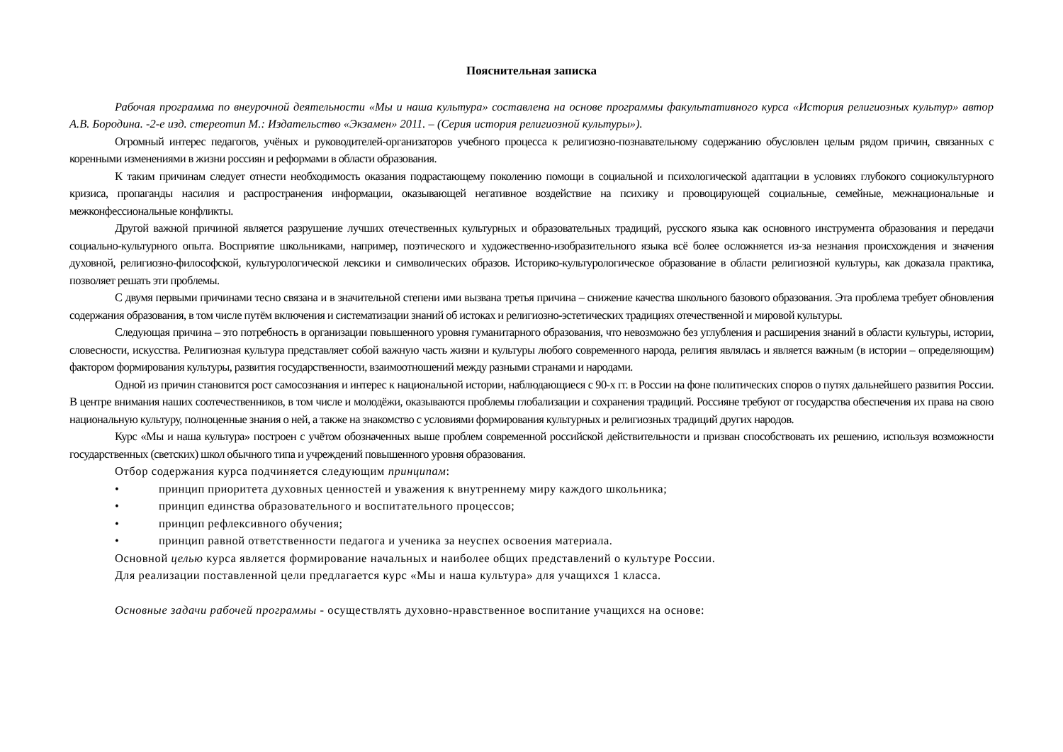Пояснительная записка
Рабочая программа по внеурочной деятельности «Мы и наша культура» составлена на основе программы факультативного курса «История религиозных культур» автор А.В. Бородина. -2-е изд. стереотип М.: Издательство «Экзамен» 2011. – (Серия история религиозной культуры»).
Огромный интерес педагогов, учёных и руководителей-организаторов учебного процесса к религиозно-познавательному содержанию обусловлен целым рядом причин, связанных с коренными изменениями в жизни россиян и реформами в области образования.
К таким причинам следует отнести необходимость оказания подрастающему поколению помощи в социальной и психологической адаптации в условиях глубокого социокультурного кризиса, пропаганды насилия и распространения информации, оказывающей негативное воздействие на психику и провоцирующей социальные, семейные, межнациональные и межконфессиональные конфликты.
Другой важной причиной является разрушение лучших отечественных культурных и образовательных традиций, русского языка как основного инструмента образования и передачи социально-культурного опыта. Восприятие школьниками, например, поэтического и художественно-изобразительного языка всё более осложняется из-за незнания происхождения и значения духовной, религиозно-философской, культурологической лексики и символических образов. Историко-культурологическое образование в области религиозной культуры, как доказала практика, позволяет решать эти проблемы.
С двумя первыми причинами тесно связана и в значительной степени ими вызвана третья причина – снижение качества школьного базового образования. Эта проблема требует обновления содержания образования, в том числе путём включения и систематизации знаний об истоках и религиозно-эстетических традициях отечественной и мировой культуры.
Следующая причина – это потребность в организации повышенного уровня гуманитарного образования, что невозможно без углубления и расширения знаний в области культуры, истории, словесности, искусства. Религиозная культура представляет собой важную часть жизни и культуры любого современного народа, религия являлась и является важным (в истории – определяющим) фактором формирования культуры, развития государственности, взаимоотношений между разными странами и народами.
Одной из причин становится рост самосознания и интерес к национальной истории, наблюдающиеся с 90-х гг. в России на фоне политических споров о путях дальнейшего развития России. В центре внимания наших соотечественников, в том числе и молодёжи, оказываются проблемы глобализации и сохранения традиций. Россияне требуют от государства обеспечения их права на свою национальную культуру, полноценные знания о ней, а также на знакомство с условиями формирования культурных и религиозных традиций других народов.
Курс «Мы и наша культура» построен с учётом обозначенных выше проблем современной российской действительности и призван способствовать их решению, используя возможности государственных (светских) школ обычного типа и учреждений повышенного уровня образования.
Отбор содержания курса подчиняется следующим принципам:
• принцип приоритета духовных ценностей и уважения к внутреннему миру каждого школьника;
• принцип единства образовательного и воспитательного процессов;
• принцип рефлексивного обучения;
• принцип равной ответственности педагога и ученика за неуспех освоения материала.
Основной целью курса является формирование начальных и наиболее общих представлений о культуре России.
Для реализации поставленной цели предлагается курс «Мы и наша культура» для учащихся 1 класса.
Основные задачи рабочей программы - осуществлять духовно-нравственное воспитание учащихся на основе: